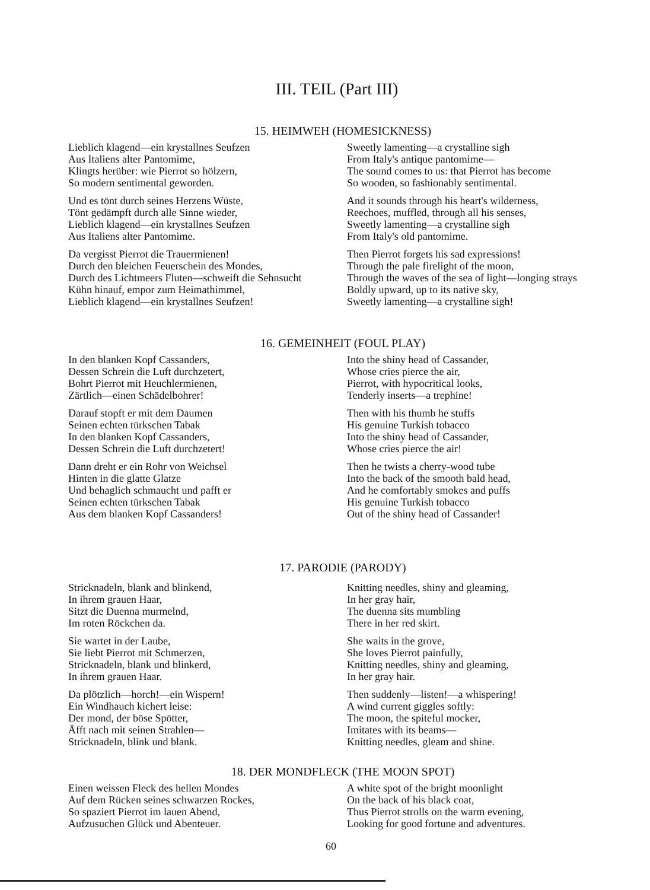III. TEIL (Part III)
15. HEIMWEH (HOMESICKNESS)
Lieblich klagend—ein krystallnes Seufzen
Aus Italiens alter Pantomime,
Klingts herüber: wie Pierrot so hölzern,
So modern sentimental geworden.
Und es tönt durch seines Herzens Wüste,
Tönt gedämpft durch alle Sinne wieder,
Lieblich klagend—ein krystallnes Seufzen
Aus Italiens alter Pantomime.
Da vergisst Pierrot die Trauermienen!
Durch den bleichen Feuerschein des Mondes,
Durch des Lichtmeers Fluten—schweift die Sehnsucht
Kühn hinauf, empor zum Heimathimmel,
Lieblich klagend—ein krystallnes Seufzen!
Sweetly lamenting—a crystalline sigh
From Italy's antique pantomime—
The sound comes to us: that Pierrot has become
So wooden, so fashionably sentimental.
And it sounds through his heart's wilderness,
Reechoes, muffled, through all his senses,
Sweetly lamenting—a crystalline sigh
From Italy's old pantomime.
Then Pierrot forgets his sad expressions!
Through the pale firelight of the moon,
Through the waves of the sea of light—longing strays
Boldly upward, up to its native sky,
Sweetly lamenting—a crystalline sigh!
16. GEMEINHEIT (FOUL PLAY)
In den blanken Kopf Cassanders,
Dessen Schrein die Luft durchzetert,
Bohrt Pierrot mit Heuchlermienen,
Zärtlich—einen Schädelbohrer!
Darauf stopft er mit dem Daumen
Seinen echten türkschen Tabak
In den blanken Kopf Cassanders,
Dessen Schrein die Luft durchzetert!
Dann dreht er ein Rohr von Weichsel
Hinten in die glatte Glatze
Und behaglich schmaucht und pafft er
Seinen echten türkschen Tabak
Aus dem blanken Kopf Cassanders!
Into the shiny head of Cassander,
Whose cries pierce the air,
Pierrot, with hypocritical looks,
Tenderly inserts—a trephine!
Then with his thumb he stuffs
His genuine Turkish tobacco
Into the shiny head of Cassander,
Whose cries pierce the air!
Then he twists a cherry-wood tube
Into the back of the smooth bald head,
And he comfortably smokes and puffs
His genuine Turkish tobacco
Out of the shiny head of Cassander!
17. PARODIE (PARODY)
Stricknadeln, blank and blinkend,
In ihrem grauen Haar,
Sitzt die Duenna murmelnd,
Im roten Röckchen da.
Sie wartet in der Laube,
Sie liebt Pierrot mit Schmerzen,
Stricknadeln, blank und blinkerd,
In ihrem grauen Haar.
Da plötzlich—horch!—ein Wispern!
Ein Windhauch kichert leise:
Der mond, der böse Spötter,
Äfft nach mit seinen Strahlen—
Stricknadeln, blink und blank.
Knitting needles, shiny and gleaming,
In her gray hair,
The duenna sits mumbling
There in her red skirt.
She waits in the grove,
She loves Pierrot painfully,
Knitting needles, shiny and gleaming,
In her gray hair.
Then suddenly—listen!—a whispering!
A wind current giggles softly:
The moon, the spiteful mocker,
Imitates with its beams—
Knitting needles, gleam and shine.
18. DER MONDFLECK (THE MOON SPOT)
Einen weissen Fleck des hellen Mondes
Auf dem Rücken seines schwarzen Rockes,
So spaziert Pierrot im lauen Abend,
Aufzusuchen Glück und Abenteuer.
A white spot of the bright moonlight
On the back of his black coat,
Thus Pierrot strolls on the warm evening,
Looking for good fortune and adventures.
60